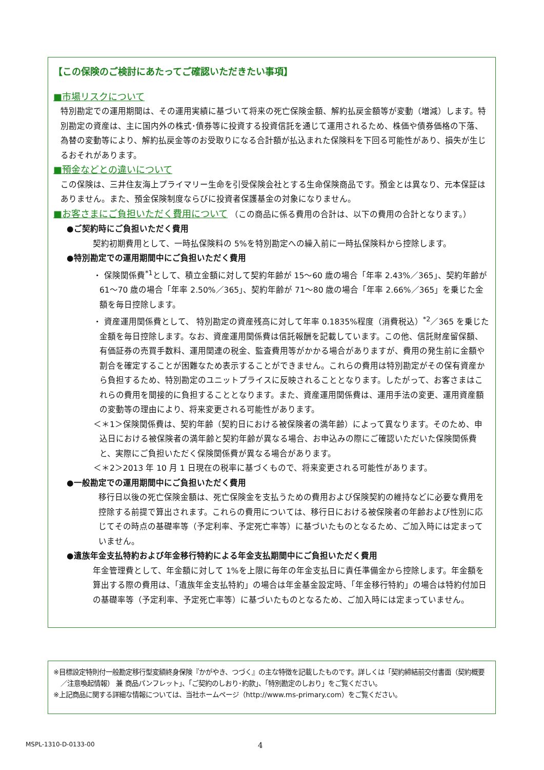【この保険のご検討にあたってご確認いただきたい事項】
■市場リスクについて
特別勘定での運用期間は、その運用実績に基づいて将来の死亡保険金額、解約払戻金額等が変動（増減）します。特別勘定の資産は、主に国内外の株式･債券等に投資する投資信託を通じて運用されるため、株価や債券価格の下落、為替の変動等により、解約払戻金等のお受取りになる合計額が払込まれた保険料を下回る可能性があり、損失が生じるおそれがあります。
■預金などとの違いについて
この保険は、三井住友海上プライマリー生命を引受保険会社とする生命保険商品です。預金とは異なり、元本保証はありません。また、預金保険制度ならびに投資者保護基金の対象になりません。
■お客さまにご負担いただく費用について （この商品に係る費用の合計は、以下の費用の合計となります。）
●ご契約時にご負担いただく費用
契約初期費用として、一時払保険料の 5%を特別勘定への繰入前に一時払保険料から控除します。
●特別勘定での運用期間中にご負担いただく費用
・ 保険関係費<sup>*1</sup>として、積立金額に対して契約年齢が 15～60 歳の場合「年率 2.43%／365」、契約年齢が 61～70 歳の場合「年率 2.50%／365」、契約年齢が 71～80 歳の場合「年率 2.66%／365」を乗じた金額を毎日控除します。
・ 資産運用関係費として、 特別勘定の資産残高に対して年率 0.1835%程度（消費税込）<sup>*2</sup>／365 を乗じた金額を毎日控除します。なお、資産運用関係費は信託報酬を記載しています。この他、信託財産留保額、有価証券の売買手数料、運用関連の税金、監査費用等がかかる場合がありますが、費用の発生前に金額や割合を確定することが困難なため表示することができません。これらの費用は特別勘定がその保有資産から負担するため、特別勘定のユニットプライスに反映されることとなります。したがって、お客さまはこれらの費用を間接的に負担することとなります。また、資産運用関係費は、運用手法の変更、運用資産額の変動等の理由により、将来変更される可能性があります。
＜＊1＞保険関係費は、契約年齢（契約日における被保険者の満年齢）によって異なります。そのため、申込日における被保険者の満年齢と契約年齢が異なる場合、お申込みの際にご確認いただいた保険関係費と、実際にご負担いただく保険関係費が異なる場合があります。
＜＊2＞2013 年 10 月 1 日現在の税率に基づくもので、将来変更される可能性があります。
●一般勘定での運用期間中にご負担いただく費用
移行日以後の死亡保険金額は、死亡保険金を支払うための費用および保険契約の維持などに必要な費用を控除する前提で算出されます。これらの費用については、移行日における被保険者の年齢および性別に応じてその時点の基礎率等（予定利率、予定死亡率等）に基づいたものとなるため、ご加入時には定まっていません。
●遺族年金支払特約および年金移行特約による年金支払期間中にご負担いただく費用
年金管理費として、年金額に対して 1%を上限に毎年の年金支払日に責任準備金から控除します。年金額を算出する際の費用は、「遺族年金支払特約」の場合は年金基金設定時、「年金移行特約」の場合は特約付加日の基礎率等（予定利率、予定死亡率等）に基づいたものとなるため、ご加入時には定まっていません。
※目標設定特則付一般勘定移行型変額終身保険『かがやき、つづく』の主な特徴を記載したものです。詳しくは「契約締結前交付書面（契約概要／注意喚起情報） 兼 商品パンフレット」、「ご契約のしおり･約款」、「特別勘定のしおり」をご覧ください。
※上記商品に関する詳細な情報については、当社ホームページ（http://www.ms-primary.com）をご覧ください。
MSPL-1310-D-0133-00 4